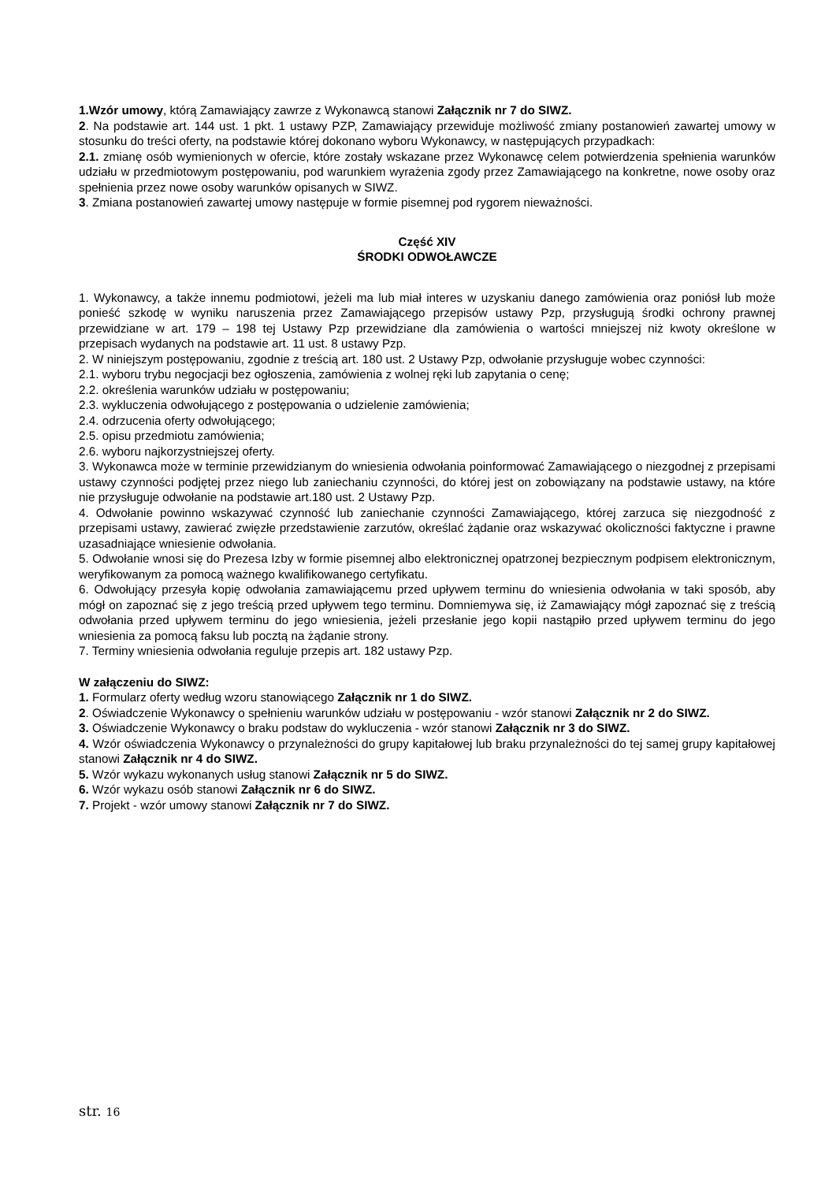1.Wzór umowy, którą Zamawiający zawrze z Wykonawcą stanowi Załącznik nr 7 do SIWZ.
2. Na podstawie art. 144 ust. 1 pkt. 1 ustawy PZP, Zamawiający przewiduje możliwość zmiany postanowień zawartej umowy w stosunku do treści oferty, na podstawie której dokonano wyboru Wykonawcy, w następujących przypadkach:
2.1. zmianę osób wymienionych w ofercie, które zostały wskazane przez Wykonawcę celem potwierdzenia spełnienia warunków udziału w przedmiotowym postępowaniu, pod warunkiem wyrażenia zgody przez Zamawiającego na konkretne, nowe osoby oraz spełnienia przez nowe osoby warunków opisanych w SIWZ.
3. Zmiana postanowień zawartej umowy następuje w formie pisemnej pod rygorem nieważności.
Część XIV
ŚRODKI ODWOŁAWCZE
1. Wykonawcy, a także innemu podmiotowi, jeżeli ma lub miał interes w uzyskaniu danego zamówienia oraz poniósł lub może ponieść szkodę w wyniku naruszenia przez Zamawiającego przepisów ustawy Pzp, przysługują środki ochrony prawnej przewidziane w art. 179 – 198 tej Ustawy Pzp przewidziane dla zamówienia o wartości mniejszej niż kwoty określone w przepisach wydanych na podstawie art. 11 ust. 8 ustawy Pzp.
2. W niniejszym postępowaniu, zgodnie z treścią art. 180 ust. 2 Ustawy Pzp, odwołanie przysługuje wobec czynności:
2.1. wyboru trybu negocjacji bez ogłoszenia, zamówienia z wolnej ręki lub zapytania o cenę;
2.2. określenia warunków udziału w postępowaniu;
2.3. wykluczenia odwołującego z postępowania o udzielenie zamówienia;
2.4. odrzucenia oferty odwołującego;
2.5. opisu przedmiotu zamówienia;
2.6. wyboru najkorzystniejszej oferty.
3. Wykonawca może w terminie przewidzianym do wniesienia odwołania poinformować Zamawiającego o niezgodnej z przepisami ustawy czynności podjętej przez niego lub zaniechaniu czynności, do której jest on zobowiązany na podstawie ustawy, na które nie przysługuje odwołanie na podstawie art.180 ust. 2 Ustawy Pzp.
4. Odwołanie powinno wskazywać czynność lub zaniechanie czynności Zamawiającego, której zarzuca się niezgodność z przepisami ustawy, zawierać zwięzłe przedstawienie zarzutów, określać żądanie oraz wskazywać okoliczności faktyczne i prawne uzasadniające wniesienie odwołania.
5. Odwołanie wnosi się do Prezesa Izby w formie pisemnej albo elektronicznej opatrzonej bezpiecznym podpisem elektronicznym, weryfikowanym za pomocą ważnego kwalifikowanego certyfikatu.
6. Odwołujący przesyła kopię odwołania zamawiającemu przed upływem terminu do wniesienia odwołania w taki sposób, aby mógł on zapoznać się z jego treścią przed upływem tego terminu. Domniemywa się, iż Zamawiający mógł zapoznać się z treścią odwołania przed upływem terminu do jego wniesienia, jeżeli przesłanie jego kopii nastąpiło przed upływem terminu do jego wniesienia za pomocą faksu lub pocztą na żądanie strony.
7. Terminy wniesienia odwołania reguluje przepis art. 182 ustawy Pzp.
W załączeniu do SIWZ:
1. Formularz oferty według wzoru stanowiącego Załącznik nr 1 do SIWZ.
2. Oświadczenie Wykonawcy o spełnieniu warunków udziału w postępowaniu - wzór stanowi Załącznik nr 2 do SIWZ.
3. Oświadczenie Wykonawcy o braku podstaw do wykluczenia - wzór stanowi Załącznik nr 3 do SIWZ.
4. Wzór oświadczenia Wykonawcy o przynależności do grupy kapitałowej lub braku przynależności do tej samej grupy kapitałowej stanowi Załącznik nr 4 do SIWZ.
5. Wzór wykazu wykonanych usług stanowi Załącznik nr 5 do SIWZ.
6. Wzór wykazu osób stanowi Załącznik nr 6 do SIWZ.
7. Projekt - wzór umowy stanowi Załącznik nr 7 do SIWZ.
str. 16